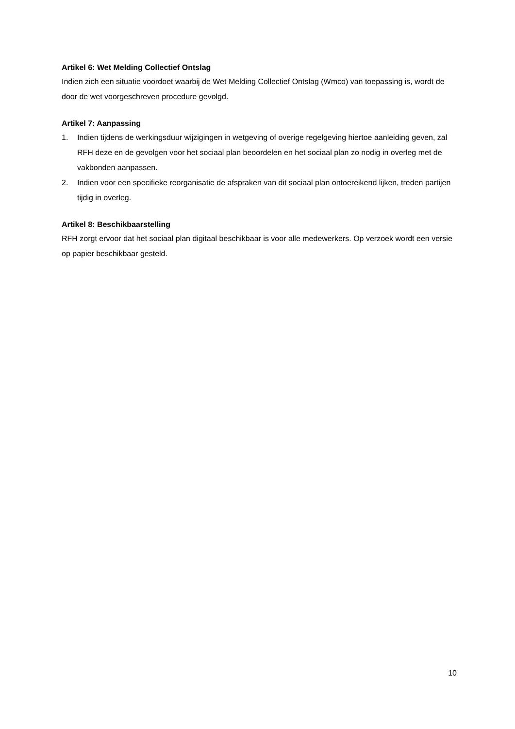Artikel 6: Wet Melding Collectief Ontslag
Indien zich een situatie voordoet waarbij de Wet Melding Collectief Ontslag (Wmco) van toepassing is, wordt de door de wet voorgeschreven procedure gevolgd.
Artikel 7: Aanpassing
1. Indien tijdens de werkingsduur wijzigingen in wetgeving of overige regelgeving hiertoe aanleiding geven, zal RFH deze en de gevolgen voor het sociaal plan beoordelen en het sociaal plan zo nodig in overleg met de vakbonden aanpassen.
2. Indien voor een specifieke reorganisatie de afspraken van dit sociaal plan ontoereikend lijken, treden partijen tijdig in overleg.
Artikel 8: Beschikbaarstelling
RFH zorgt ervoor dat het sociaal plan digitaal beschikbaar is voor alle medewerkers. Op verzoek wordt een versie op papier beschikbaar gesteld.
10